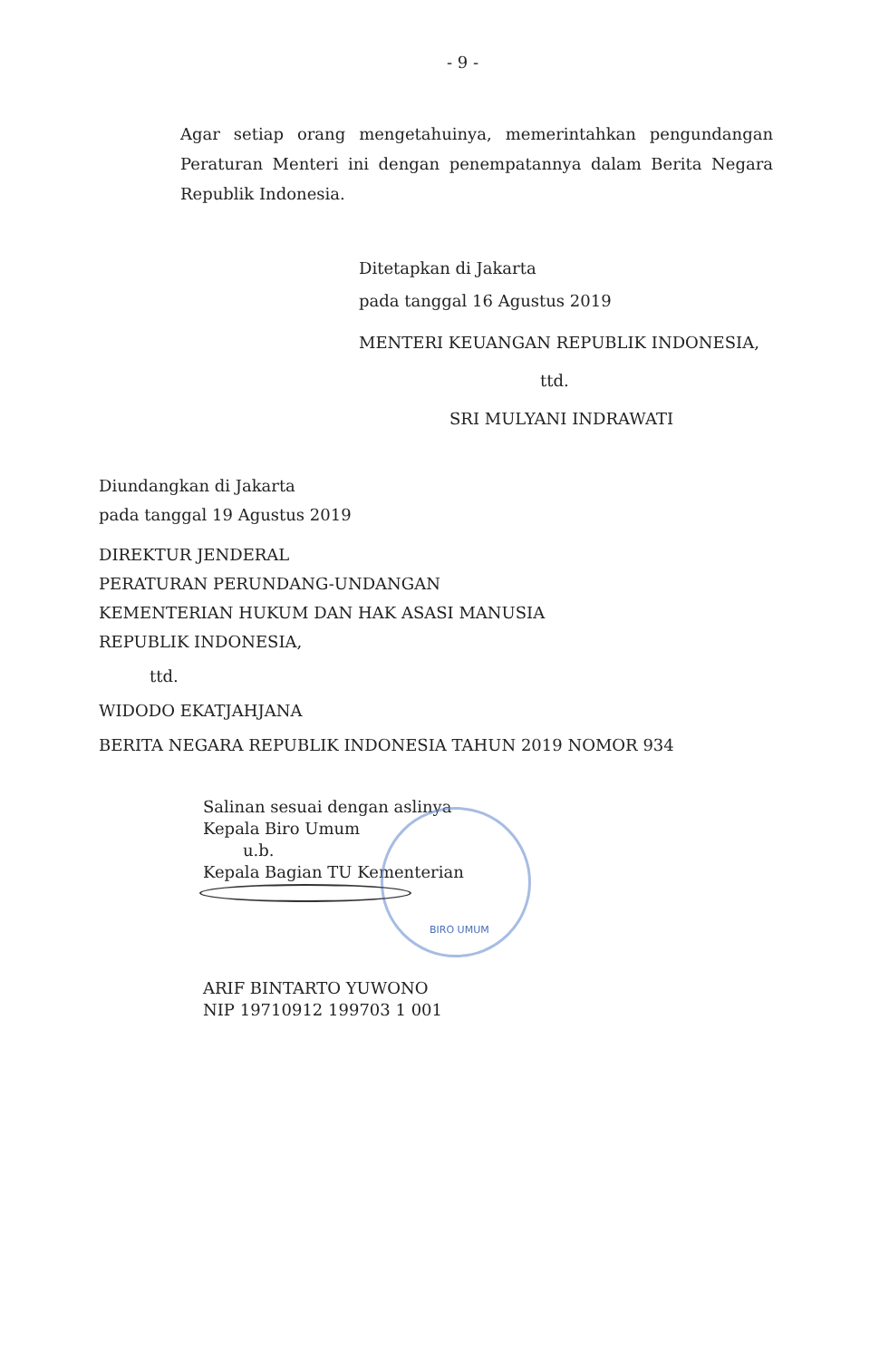- 9 -
Agar setiap orang mengetahuinya, memerintahkan pengundangan Peraturan Menteri ini dengan penempatannya dalam Berita Negara Republik Indonesia.
Ditetapkan di Jakarta
pada tanggal 16 Agustus 2019
MENTERI KEUANGAN REPUBLIK INDONESIA,
ttd.
SRI MULYANI INDRAWATI
Diundangkan di Jakarta
pada tanggal 19 Agustus 2019
DIREKTUR JENDERAL
PERATURAN PERUNDANG-UNDANGAN
KEMENTERIAN HUKUM DAN HAK ASASI MANUSIA
REPUBLIK INDONESIA,
ttd.
WIDODO EKATJAHJANA
BERITA NEGARA REPUBLIK INDONESIA TAHUN 2019 NOMOR 934
Salinan sesuai dengan aslinya
Kepala Biro Umum
u.b.
Kepala Bagian TU Kementerian
BIRO UMUM
ARIF BINTARTO YUWONO
NIP 19710912 199703 1 001